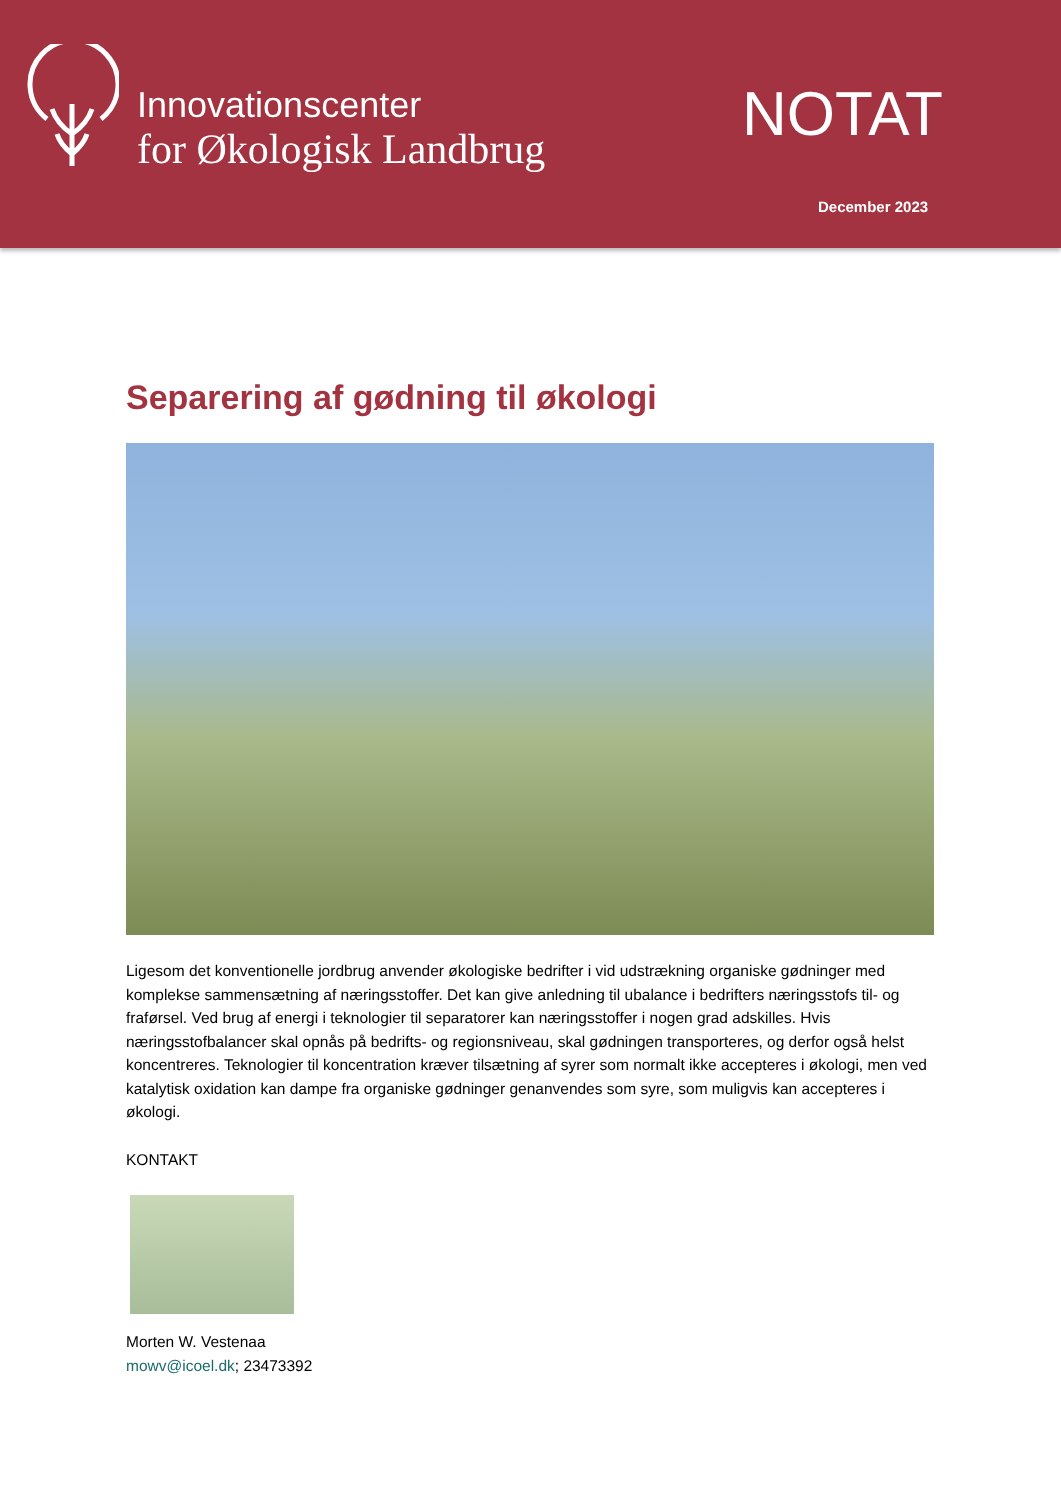Innovationscenter
for Økologisk Landbrug
NOTAT
December 2023
Separering af gødning til økologi
Ligesom det konventionelle jordbrug anvender økologiske bedrifter i vid udstrækning organiske gødninger med komplekse sammensætning af næringsstoffer. Det kan give anledning til ubalance i bedrifters næringsstofs til- og fraførsel. Ved brug af energi i teknologier til separatorer kan næringsstoffer i nogen grad adskilles. Hvis næringsstofbalancer skal opnås på bedrifts- og regionsniveau, skal gødningen transporteres, og derfor også helst koncentreres. Teknologier til koncentration kræver tilsætning af syrer som normalt ikke accepteres i økologi, men ved katalytisk oxidation kan dampe fra organiske gødninger genanvendes som syre, som muligvis kan accepteres i økologi.
KONTAKT
Morten W. Vestenaa
mowv@icoel.dk; 23473392